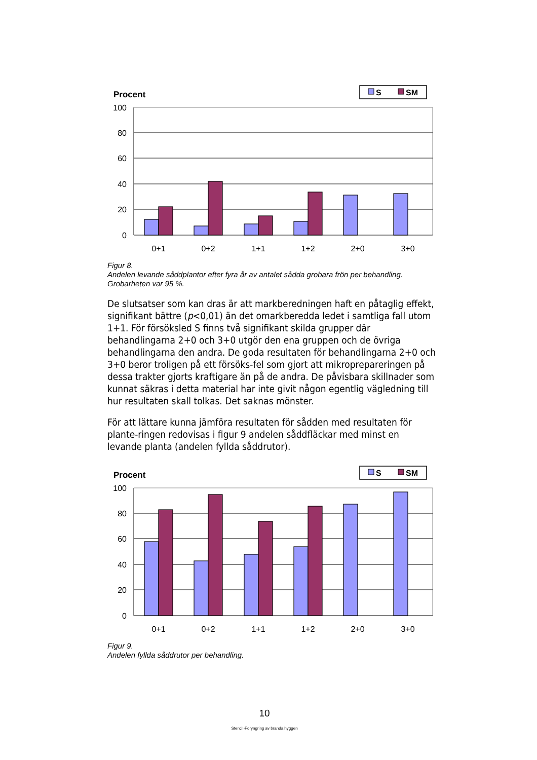Procent
S
SM
100
80
60
40
20
0
0+1
0+2
1+1
1+2
2+0
3+0
Figur 8.
Andelen levande såddplantor efter fyra år av antalet sådda grobara frön per behandling.
Grobarheten var 95 %.
De slutsatser som kan dras är att markberedningen haft en påtaglig effekt, signifikant bättre (p<0,01) än det omarkberedda ledet i samtliga fall utom 1+1. För försöksled S finns två signifikant skilda grupper där behandlingarna 2+0 och 3+0 utgör den ena gruppen och de övriga behandlingarna den andra. De goda resultaten för behandlingarna 2+0 och 3+0 beror troligen på ett försöks-fel som gjort att mikroprepareringen på dessa trakter gjorts kraftigare än på de andra. De påvisbara skillnader som kunnat säkras i detta material har inte givit någon egentlig vägledning till hur resultaten skall tolkas. Det saknas mönster.
För att lättare kunna jämföra resultaten för sådden med resultaten för plante-ringen redovisas i figur 9 andelen såddfläckar med minst en levande planta (andelen fyllda såddrutor).
Procent
S
SM
100
80
60
40
20
0
0+1
0+2
1+1
1+2
2+0
3+0
Figur 9.
Andelen fyllda såddrutor per behandling.
10
Stencil-Foryngring av branda hyggen